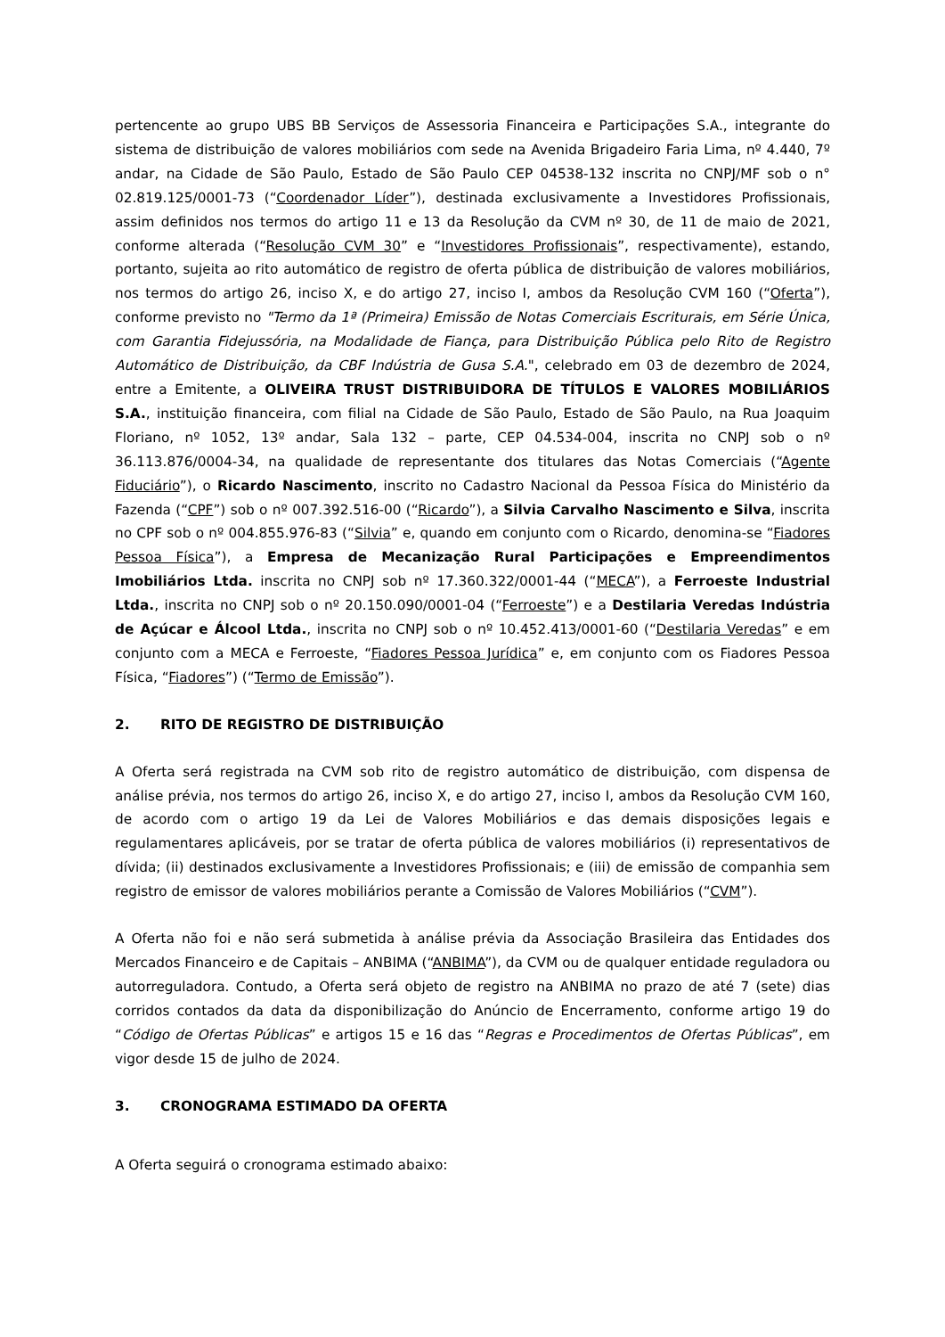pertencente ao grupo UBS BB Serviços de Assessoria Financeira e Participações S.A., integrante do sistema de distribuição de valores mobiliários com sede na Avenida Brigadeiro Faria Lima, nº 4.440, 7º andar, na Cidade de São Paulo, Estado de São Paulo CEP 04538-132 inscrita no CNPJ/MF sob o n° 02.819.125/0001-73 (“Coordenador Líder”), destinada exclusivamente a Investidores Profissionais, assim definidos nos termos do artigo 11 e 13 da Resolução da CVM nº 30, de 11 de maio de 2021, conforme alterada (“Resolução CVM 30” e “Investidores Profissionais”, respectivamente), estando, portanto, sujeita ao rito automático de registro de oferta pública de distribuição de valores mobiliários, nos termos do artigo 26, inciso X, e do artigo 27, inciso I, ambos da Resolução CVM 160 (“Oferta”), conforme previsto no "Termo da 1ª (Primeira) Emissão de Notas Comerciais Escriturais, em Série Única, com Garantia Fidejussória, na Modalidade de Fiança, para Distribuição Pública pelo Rito de Registro Automático de Distribuição, da CBF Indústria de Gusa S.A.", celebrado em 03 de dezembro de 2024, entre a Emitente, a OLIVEIRA TRUST DISTRIBUIDORA DE TÍTULOS E VALORES MOBILIÁRIOS S.A., instituição financeira, com filial na Cidade de São Paulo, Estado de São Paulo, na Rua Joaquim Floriano, nº 1052, 13º andar, Sala 132 – parte, CEP 04.534-004, inscrita no CNPJ sob o nº 36.113.876/0004-34, na qualidade de representante dos titulares das Notas Comerciais (“Agente Fiduciário”), o Ricardo Nascimento, inscrito no Cadastro Nacional da Pessoa Física do Ministério da Fazenda (“CPF”) sob o nº 007.392.516-00 (“Ricardo”), a Silvia Carvalho Nascimento e Silva, inscrita no CPF sob o nº 004.855.976-83 (“Silvia” e, quando em conjunto com o Ricardo, denomina-se “Fiadores Pessoa Física”), a Empresa de Mecanização Rural Participações e Empreendimentos Imobiliários Ltda. inscrita no CNPJ sob nº 17.360.322/0001-44 (“MECA”), a Ferroeste Industrial Ltda., inscrita no CNPJ sob o nº 20.150.090/0001-04 (“Ferroeste”) e a Destilaria Veredas Indústria de Açúcar e Álcool Ltda., inscrita no CNPJ sob o nº 10.452.413/0001-60 (“Destilaria Veredas” e em conjunto com a MECA e Ferroeste, “Fiadores Pessoa Jurídica” e, em conjunto com os Fiadores Pessoa Física, “Fiadores”) (“Termo de Emissão”).
2. RITO DE REGISTRO DE DISTRIBUIÇÃO
A Oferta será registrada na CVM sob rito de registro automático de distribuição, com dispensa de análise prévia, nos termos do artigo 26, inciso X, e do artigo 27, inciso I, ambos da Resolução CVM 160, de acordo com o artigo 19 da Lei de Valores Mobiliários e das demais disposições legais e regulamentares aplicáveis, por se tratar de oferta pública de valores mobiliários (i) representativos de dívida; (ii) destinados exclusivamente a Investidores Profissionais; e (iii) de emissão de companhia sem registro de emissor de valores mobiliários perante a Comissão de Valores Mobiliários (“CVM”).
A Oferta não foi e não será submetida à análise prévia da Associação Brasileira das Entidades dos Mercados Financeiro e de Capitais – ANBIMA (“ANBIMA”), da CVM ou de qualquer entidade reguladora ou autorreguladora. Contudo, a Oferta será objeto de registro na ANBIMA no prazo de até 7 (sete) dias corridos contados da data da disponibilização do Anúncio de Encerramento, conforme artigo 19 do “Código de Ofertas Públicas” e artigos 15 e 16 das “Regras e Procedimentos de Ofertas Públicas”, em vigor desde 15 de julho de 2024.
3. CRONOGRAMA ESTIMADO DA OFERTA
A Oferta seguirá o cronograma estimado abaixo: